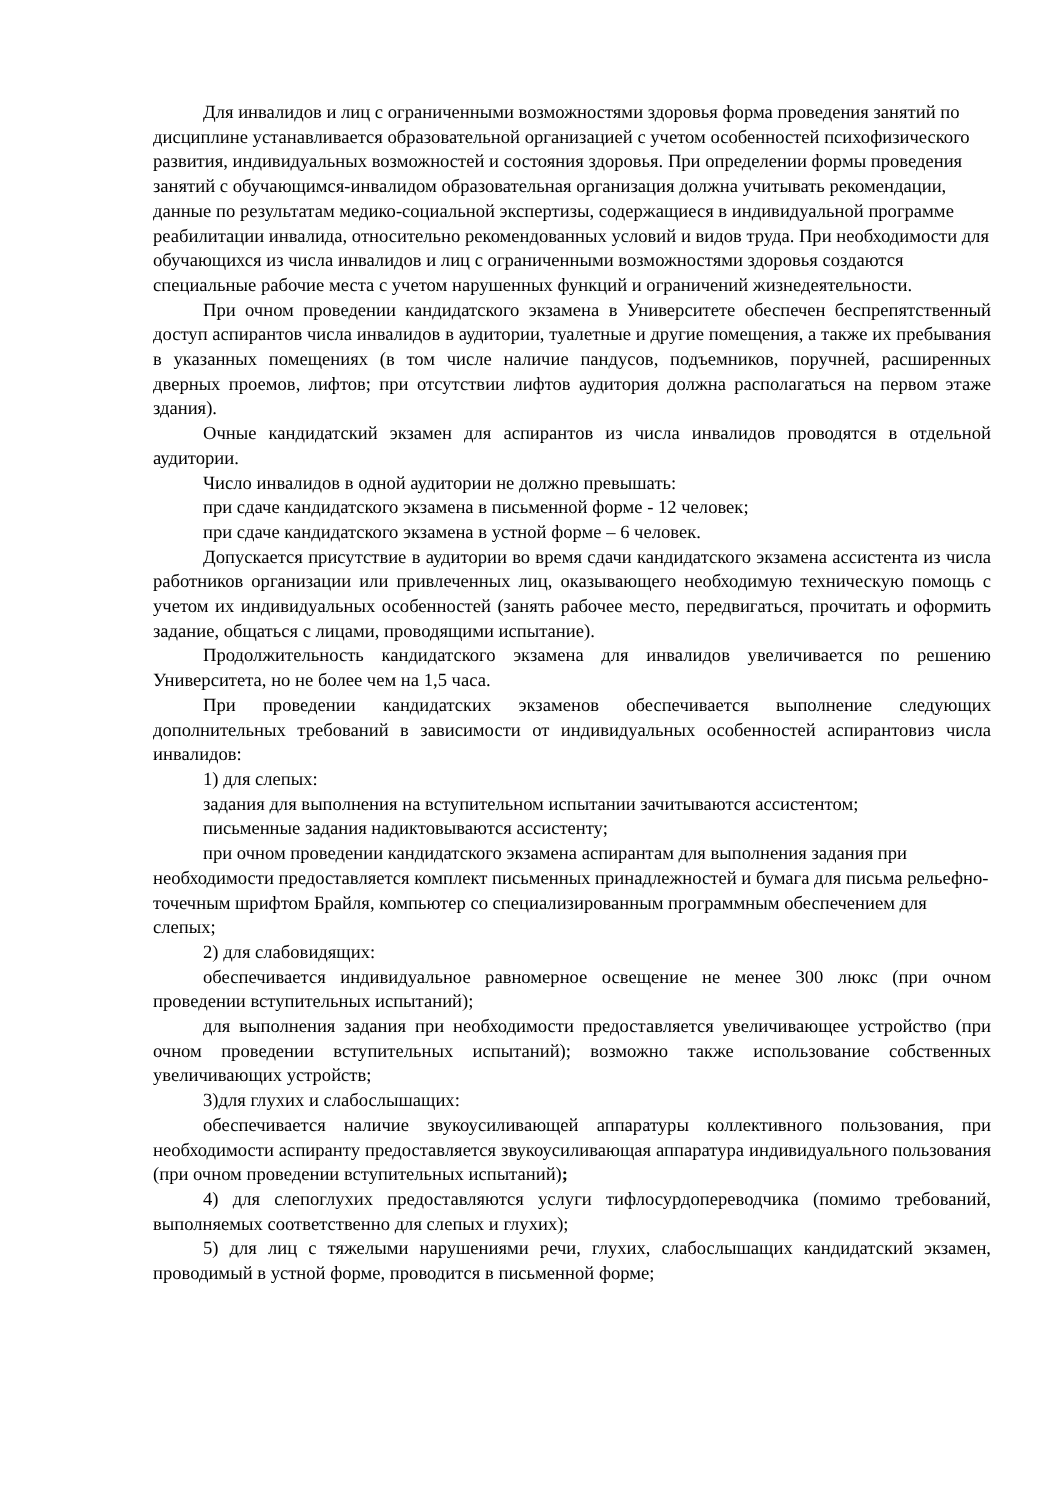Для инвалидов и лиц с ограниченными возможностями здоровья форма проведения занятий по дисциплине устанавливается образовательной организацией с учетом особенностей психофизического развития, индивидуальных возможностей и состояния здоровья. При определении формы проведения занятий с обучающимся-инвалидом образовательная организация должна учитывать рекомендации, данные по результатам медико-социальной экспертизы, содержащиеся в индивидуальной программе реабилитации инвалида, относительно рекомендованных условий и видов труда. При необходимости для обучающихся из числа инвалидов и лиц с ограниченными возможностями здоровья создаются специальные рабочие места с учетом нарушенных функций и ограничений жизнедеятельности.
При очном проведении кандидатского экзамена в Университете обеспечен беспрепятственный доступ аспирантов числа инвалидов в аудитории, туалетные и другие помещения, а также их пребывания в указанных помещениях (в том числе наличие пандусов, подъемников, поручней, расширенных дверных проемов, лифтов; при отсутствии лифтов аудитория должна располагаться на первом этаже здания).
Очные кандидатский экзамен для аспирантов из числа инвалидов проводятся в отдельной аудитории.
Число инвалидов в одной аудитории не должно превышать:
при сдаче кандидатского экзамена в письменной форме - 12 человек;
при сдаче кандидатского экзамена в устной форме – 6 человек.
Допускается присутствие в аудитории во время сдачи кандидатского экзамена ассистента из числа работников организации или привлеченных лиц, оказывающего необходимую техническую помощь с учетом их индивидуальных особенностей (занять рабочее место, передвигаться, прочитать и оформить задание, общаться с лицами, проводящими испытание).
Продолжительность кандидатского экзамена для инвалидов увеличивается по решению Университета, но не более чем на 1,5 часа.
При проведении кандидатских экзаменов обеспечивается выполнение следующих дополнительных требований в зависимости от индивидуальных особенностей аспирантовиз числа инвалидов:
1) для слепых:
задания для выполнения на вступительном испытании зачитываются ассистентом;
письменные задания надиктовываются ассистенту;
при очном проведении кандидатского экзамена аспирантам для выполнения задания при необходимости предоставляется комплект письменных принадлежностей и бумага для письма рельефно-точечным шрифтом Брайля, компьютер со специализированным программным обеспечением для слепых;
2) для слабовидящих:
обеспечивается индивидуальное равномерное освещение не менее 300 люкс (при очном проведении вступительных испытаний);
для выполнения задания при необходимости предоставляется увеличивающее устройство (при очном проведении вступительных испытаний); возможно также использование собственных увеличивающих устройств;
3)для глухих и слабослышащих:
обеспечивается наличие звукоусиливающей аппаратуры коллективного пользования, при необходимости аспиранту предоставляется звукоусиливающая аппаратура индивидуального пользования (при очном проведении вступительных испытаний);
4) для слепоглухих предоставляются услуги тифлосурдопереводчика (помимо требований, выполняемых соответственно для слепых и глухих);
5) для лиц с тяжелыми нарушениями речи, глухих, слабослышащих кандидатский экзамен, проводимый в устной форме, проводится в письменной форме;